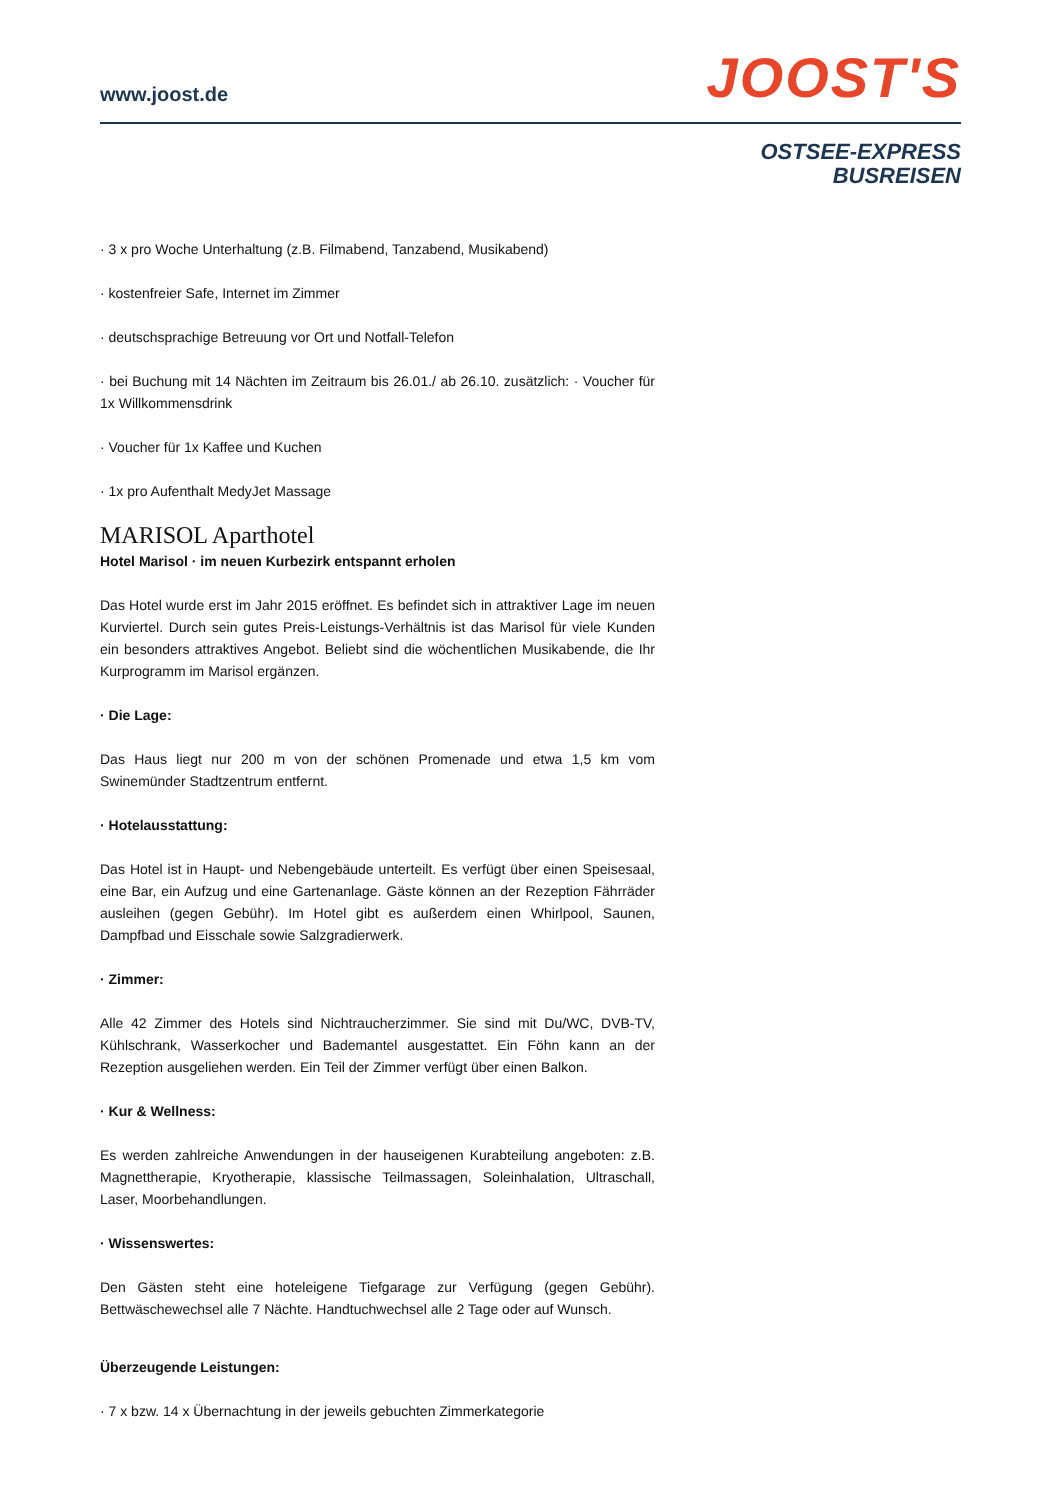www.joost.de
JOOST'S
OSTSEE-EXPRESS
BUSREISEN
· 3 x pro Woche Unterhaltung (z.B. Filmabend, Tanzabend, Musikabend)
· kostenfreier Safe, Internet im Zimmer
· deutschsprachige Betreuung vor Ort und Notfall-Telefon
· bei Buchung mit 14 Nächten im Zeitraum bis 26.01./ ab 26.10. zusätzlich: · Voucher für 1x Willkommensdrink
· Voucher für 1x Kaffee und Kuchen
· 1x pro Aufenthalt MedyJet Massage
MARISOL Aparthotel
Hotel Marisol · im neuen Kurbezirk entspannt erholen
Das Hotel wurde erst im Jahr 2015 eröffnet. Es befindet sich in attraktiver Lage im neuen Kurviertel. Durch sein gutes Preis-Leistungs-Verhältnis ist das Marisol für viele Kunden ein besonders attraktives Angebot. Beliebt sind die wöchentlichen Musikabende, die Ihr Kurprogramm im Marisol ergänzen.
· Die Lage:
Das Haus liegt nur 200 m von der schönen Promenade und etwa 1,5 km vom Swinemünder Stadtzentrum entfernt.
· Hotelausstattung:
Das Hotel ist in Haupt- und Nebengebäude unterteilt. Es verfügt über einen Speisesaal, eine Bar, ein Aufzug und eine Gartenanlage. Gäste können an der Rezeption Fährräder ausleihen (gegen Gebühr). Im Hotel gibt es außerdem einen Whirlpool, Saunen, Dampfbad und Eisschale sowie Salzgradierwerk.
· Zimmer:
Alle 42 Zimmer des Hotels sind Nichtraucherzimmer. Sie sind mit Du/WC, DVB-TV, Kühlschrank, Wasserkocher und Bademantel ausgestattet. Ein Föhn kann an der Rezeption ausgeliehen werden. Ein Teil der Zimmer verfügt über einen Balkon.
· Kur & Wellness:
Es werden zahlreiche Anwendungen in der hauseigenen Kurabteilung angeboten: z.B. Magnettherapie, Kryotherapie, klassische Teilmassagen, Soleinhalation, Ultraschall, Laser, Moorbehandlungen.
· Wissenswertes:
Den Gästen steht eine hoteleigene Tiefgarage zur Verfügung (gegen Gebühr). Bettwäschewechsel alle 7 Nächte. Handtuchwechsel alle 2 Tage oder auf Wunsch.
Überzeugende Leistungen:
· 7 x bzw. 14 x Übernachtung in der jeweils gebuchten Zimmerkategorie